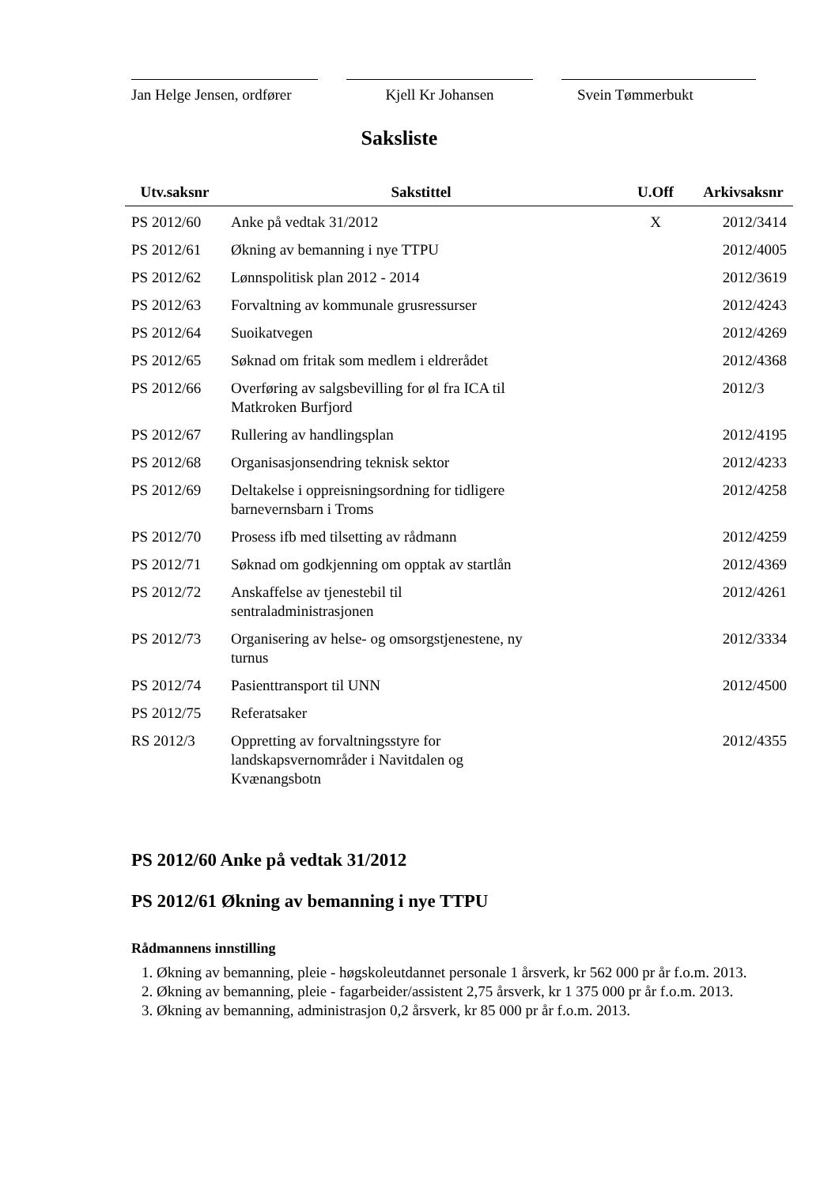Jan Helge Jensen, ordfører
Kjell Kr Johansen Svein Tømmerbukt
Saksliste
| Utv.saksnr | Sakstittel | U.Off | Arkivsaksnr |
| --- | --- | --- | --- |
| PS 2012/60 | Anke på vedtak 31/2012 | X | 2012/3414 |
| PS 2012/61 | Økning av bemanning i nye TTPU | | 2012/4005 |
| PS 2012/62 | Lønnspolitisk plan 2012 - 2014 | | 2012/3619 |
| PS 2012/63 | Forvaltning av kommunale grusressurser | | 2012/4243 |
| PS 2012/64 | Suoikatvegen | | 2012/4269 |
| PS 2012/65 | Søknad om fritak som medlem i eldrerådet | | 2012/4368 |
| PS 2012/66 | Overføring av salgsbevilling for øl fra ICA til Matkroken Burfjord | | 2012/3 |
| PS 2012/67 | Rullering av handlingsplan | | 2012/4195 |
| PS 2012/68 | Organisasjonsendring teknisk sektor | | 2012/4233 |
| PS 2012/69 | Deltakelse i oppreisningsordning for tidligere barnevernsbarn i Troms | | 2012/4258 |
| PS 2012/70 | Prosess ifb med tilsetting av rådmann | | 2012/4259 |
| PS 2012/71 | Søknad om godkjenning om opptak av startlån | | 2012/4369 |
| PS 2012/72 | Anskaffelse av tjenestebil til sentraladministrasjonen | | 2012/4261 |
| PS 2012/73 | Organisering av helse- og omsorgstjenestene, ny turnus | | 2012/3334 |
| PS 2012/74 | Pasienttransport til UNN | | 2012/4500 |
| PS 2012/75 | Referatsaker | | |
| RS 2012/3 | Oppretting av forvaltningsstyre for landskapsvernområder i Navitdalen og Kvænangsbotn | | 2012/4355 |
PS 2012/60 Anke på vedtak 31/2012
PS 2012/61 Økning av bemanning i nye TTPU
Rådmannens innstilling
1. Økning av bemanning, pleie - høgskoleutdannet personale 1 årsverk, kr 562 000 pr år f.o.m. 2013.
2. Økning av bemanning, pleie - fagarbeider/assistent 2,75 årsverk, kr 1 375 000 pr år f.o.m. 2013.
3. Økning av bemanning, administrasjon 0,2 årsverk, kr 85 000 pr år f.o.m. 2013.